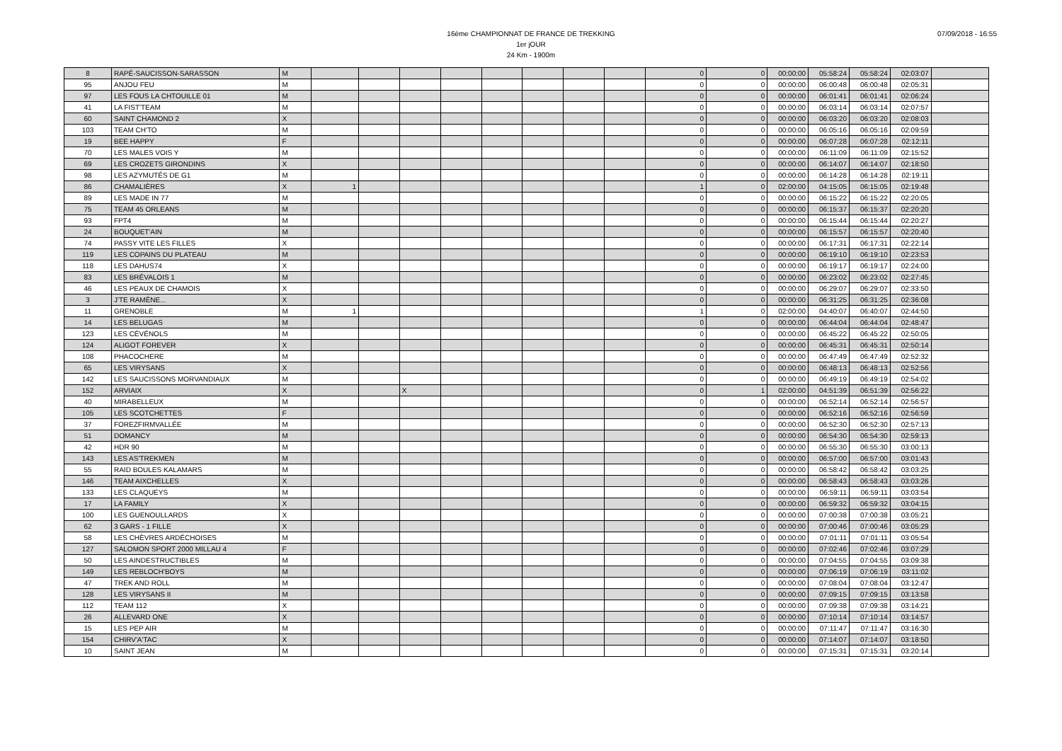16ème CHAMPIONNAT DE FRANCE DE TREKKING
1er jOUR
24 Km - 1900m
07/09/2018 - 16:55
| 8 | RAPÉ-SAUCISSON-SARASSON | M | | | | | | | | | 0 | 0 | 00:00:00 | 05:58:24 | 05:58:24 | 02:03:07 | |
| 95 | ANJOU FEU | M | | | | | | | | | 0 | 0 | 00:00:00 | 06:00:48 | 06:00:48 | 02:05:31 | |
| 97 | LES FOUS LA CHTOUILLE 01 | M | | | | | | | | | 0 | 0 | 00:00:00 | 06:01:41 | 06:01:41 | 02:06:24 | |
| 41 | LA FIST'TEAM | M | | | | | | | | | 0 | 0 | 00:00:00 | 06:03:14 | 06:03:14 | 02:07:57 | |
| 60 | SAINT CHAMOND 2 | X | | | | | | | | | 0 | 0 | 00:00:00 | 06:03:20 | 06:03:20 | 02:08:03 | |
| 103 | TEAM CH'TO | M | | | | | | | | | 0 | 0 | 00:00:00 | 06:05:16 | 06:05:16 | 02:09:59 | |
| 19 | BEE HAPPY | F | | | | | | | | | 0 | 0 | 00:00:00 | 06:07:28 | 06:07:28 | 02:12:11 | |
| 70 | LES MALES VOIS Y | M | | | | | | | | | 0 | 0 | 00:00:00 | 06:11:09 | 06:11:09 | 02:15:52 | |
| 69 | LES CROZETS GIRONDINS | X | | | | | | | | | 0 | 0 | 00:00:00 | 06:14:07 | 06:14:07 | 02:18:50 | |
| 98 | LES AZYMUTÉS DE G1 | M | | | | | | | | | 0 | 0 | 00:00:00 | 06:14:28 | 06:14:28 | 02:19:11 | |
| 86 | CHAMALIÈRES | X | 1 | | | | | | | | 1 | 0 | 02:00:00 | 04:15:05 | 06:15:05 | 02:19:48 | |
| 89 | LES MADE IN 77 | M | | | | | | | | | 0 | 0 | 00:00:00 | 06:15:22 | 06:15:22 | 02:20:05 | |
| 75 | TEAM 45 ORLEANS | M | | | | | | | | | 0 | 0 | 00:00:00 | 06:15:37 | 06:15:37 | 02:20:20 | |
| 93 | FPT4 | M | | | | | | | | | 0 | 0 | 00:00:00 | 06:15:44 | 06:15:44 | 02:20:27 | |
| 24 | BOUQUET'AIN | M | | | | | | | | | 0 | 0 | 00:00:00 | 06:15:57 | 06:15:57 | 02:20:40 | |
| 74 | PASSY VITE LES FILLES | X | | | | | | | | | 0 | 0 | 00:00:00 | 06:17:31 | 06:17:31 | 02:22:14 | |
| 119 | LES COPAINS DU PLATEAU | M | | | | | | | | | 0 | 0 | 00:00:00 | 06:19:10 | 06:19:10 | 02:23:53 | |
| 118 | LES DAHUS74 | X | | | | | | | | | 0 | 0 | 00:00:00 | 06:19:17 | 06:19:17 | 02:24:00 | |
| 83 | LES BRÉVALOIS 1 | M | | | | | | | | | 0 | 0 | 00:00:00 | 06:23:02 | 06:23:02 | 02:27:45 | |
| 46 | LES PEAUX DE CHAMOIS | X | | | | | | | | | 0 | 0 | 00:00:00 | 06:29:07 | 06:29:07 | 02:33:50 | |
| 3 | J'TE RAMÈNE... | X | | | | | | | | | 0 | 0 | 00:00:00 | 06:31:25 | 06:31:25 | 02:36:08 | |
| 11 | GRENOBLE | M | 1 | | | | | | | | 1 | 0 | 02:00:00 | 04:40:07 | 06:40:07 | 02:44:50 | |
| 14 | LES BELUGAS | M | | | | | | | | | 0 | 0 | 00:00:00 | 06:44:04 | 06:44:04 | 02:48:47 | |
| 123 | LES CÉVÉNOLS | M | | | | | | | | | 0 | 0 | 00:00:00 | 06:45:22 | 06:45:22 | 02:50:05 | |
| 124 | ALIGOT FOREVER | X | | | | | | | | | 0 | 0 | 00:00:00 | 06:45:31 | 06:45:31 | 02:50:14 | |
| 108 | PHACOCHERE | M | | | | | | | | | 0 | 0 | 00:00:00 | 06:47:49 | 06:47:49 | 02:52:32 | |
| 65 | LES VIRYSANS | X | | | | | | | | | 0 | 0 | 00:00:00 | 06:48:13 | 06:48:13 | 02:52:56 | |
| 142 | LES SAUCISSONS MORVANDIAUX | M | | | | | | | | | 0 | 0 | 00:00:00 | 06:49:19 | 06:49:19 | 02:54:02 | |
| 152 | ARVIAIX | X | | | X | | | | | | 0 | 1 | 02:00:00 | 04:51:39 | 06:51:39 | 02:56:22 | |
| 40 | MIRABELLEUX | M | | | | | | | | | 0 | 0 | 00:00:00 | 06:52:14 | 06:52:14 | 02:56:57 | |
| 105 | LES SCOTCHETTES | F | | | | | | | | | 0 | 0 | 00:00:00 | 06:52:16 | 06:52:16 | 02:56:59 | |
| 37 | FOREZFIRMVALLÉE | M | | | | | | | | | 0 | 0 | 00:00:00 | 06:52:30 | 06:52:30 | 02:57:13 | |
| 51 | DOMANCY | M | | | | | | | | | 0 | 0 | 00:00:00 | 06:54:30 | 06:54:30 | 02:59:13 | |
| 42 | HDR 90 | M | | | | | | | | | 0 | 0 | 00:00:00 | 06:55:30 | 06:55:30 | 03:00:13 | |
| 143 | LES AS'TREKMEN | M | | | | | | | | | 0 | 0 | 00:00:00 | 06:57:00 | 06:57:00 | 03:01:43 | |
| 55 | RAID BOULES KALAMARS | M | | | | | | | | | 0 | 0 | 00:00:00 | 06:58:42 | 06:58:42 | 03:03:25 | |
| 146 | TEAM AIXCHELLES | X | | | | | | | | | 0 | 0 | 00:00:00 | 06:58:43 | 06:58:43 | 03:03:26 | |
| 133 | LES CLAQUEYS | M | | | | | | | | | 0 | 0 | 00:00:00 | 06:59:11 | 06:59:11 | 03:03:54 | |
| 17 | LA FAMILY | X | | | | | | | | | 0 | 0 | 00:00:00 | 06:59:32 | 06:59:32 | 03:04:15 | |
| 100 | LES GUENOULLARDS | X | | | | | | | | | 0 | 0 | 00:00:00 | 07:00:38 | 07:00:38 | 03:05:21 | |
| 62 | 3 GARS - 1 FILLE | X | | | | | | | | | 0 | 0 | 00:00:00 | 07:00:46 | 07:00:46 | 03:05:29 | |
| 58 | LES CHÈVRES ARDÉCHOISES | M | | | | | | | | | 0 | 0 | 00:00:00 | 07:01:11 | 07:01:11 | 03:05:54 | |
| 127 | SALOMON SPORT 2000 MILLAU 4 | F | | | | | | | | | 0 | 0 | 00:00:00 | 07:02:46 | 07:02:46 | 03:07:29 | |
| 50 | LES AINDESTRUCTIBLES | M | | | | | | | | | 0 | 0 | 00:00:00 | 07:04:55 | 07:04:55 | 03:09:38 | |
| 149 | LES REBLOCH'BOYS | M | | | | | | | | | 0 | 0 | 00:00:00 | 07:06:19 | 07:06:19 | 03:11:02 | |
| 47 | TREK AND ROLL | M | | | | | | | | | 0 | 0 | 00:00:00 | 07:08:04 | 07:08:04 | 03:12:47 | |
| 128 | LES VIRYSANS II | M | | | | | | | | | 0 | 0 | 00:00:00 | 07:09:15 | 07:09:15 | 03:13:58 | |
| 112 | TEAM 112 | X | | | | | | | | | 0 | 0 | 00:00:00 | 07:09:38 | 07:09:38 | 03:14:21 | |
| 26 | ALLEVARD ONE | X | | | | | | | | | 0 | 0 | 00:00:00 | 07:10:14 | 07:10:14 | 03:14:57 | |
| 15 | LES PEP AIR | M | | | | | | | | | 0 | 0 | 00:00:00 | 07:11:47 | 07:11:47 | 03:16:30 | |
| 154 | CHIRV'A'TAC | X | | | | | | | | | 0 | 0 | 00:00:00 | 07:14:07 | 07:14:07 | 03:18:50 | |
| 10 | SAINT JEAN | M | | | | | | | | | 0 | 0 | 00:00:00 | 07:15:31 | 07:15:31 | 03:20:14 | |